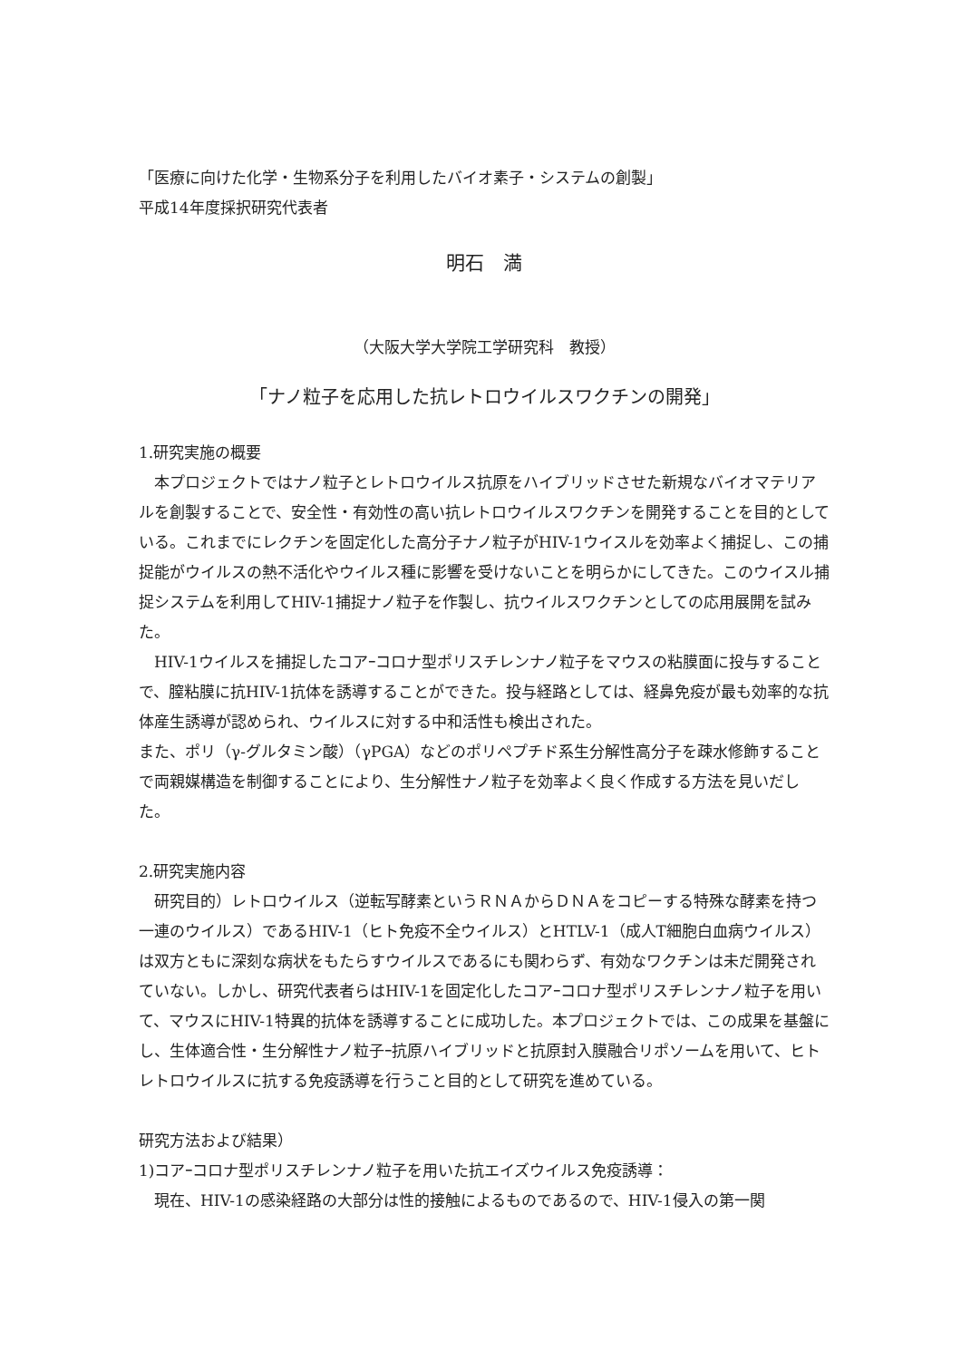「医療に向けた化学・生物系分子を利用したバイオ素子・システムの創製」
平成14年度採択研究代表者
明石　満
（大阪大学大学院工学研究科　教授）
「ナノ粒子を応用した抗レトロウイルスワクチンの開発」
1.研究実施の概要
本プロジェクトではナノ粒子とレトロウイルス抗原をハイブリッドさせた新規なバイオマテリアルを創製することで、安全性・有効性の高い抗レトロウイルスワクチンを開発することを目的としている。これまでにレクチンを固定化した高分子ナノ粒子がHIV-1ウイスルを効率よく捕捉し、この捕捉能がウイルスの熱不活化やウイルス種に影響を受けないことを明らかにしてきた。このウイスル捕捉システムを利用してHIV-1捕捉ナノ粒子を作製し、抗ウイルスワクチンとしての応用展開を試みた。
HIV-1ウイルスを捕捉したコアｰコロナ型ポリスチレンナノ粒子をマウスの粘膜面に投与することで、膣粘膜に抗HIV-1抗体を誘導することができた。投与経路としては、経鼻免疫が最も効率的な抗体産生誘導が認められ、ウイルスに対する中和活性も検出された。
また、ポリ（γ-グルタミン酸）（γPGA）などのポリペプチド系生分解性高分子を疎水修飾することで両親媒構造を制御することにより、生分解性ナノ粒子を効率よく良く作成する方法を見いだした。
2.研究実施内容
研究目的）レトロウイルス（逆転写酵素というＲＮＡからＤＮＡをコピーする特殊な酵素を持つ一連のウイルス）であるHIV-1（ヒト免疫不全ウイルス）とHTLV-1（成人T細胞白血病ウイルス）は双方ともに深刻な病状をもたらすウイルスであるにも関わらず、有効なワクチンは未だ開発されていない。しかし、研究代表者らはHIV-1を固定化したコアｰコロナ型ポリスチレンナノ粒子を用いて、マウスにHIV-1特異的抗体を誘導することに成功した。本プロジェクトでは、この成果を基盤にし、生体適合性・生分解性ナノ粒子ｰ抗原ハイブリッドと抗原封入膜融合リポソームを用いて、ヒトレトロウイルスに抗する免疫誘導を行うこと目的として研究を進めている。
研究方法および結果）
1)コアｰコロナ型ポリスチレンナノ粒子を用いた抗エイズウイルス免疫誘導：
現在、HIV-1の感染経路の大部分は性的接触によるものであるので、HIV-1侵入の第一関